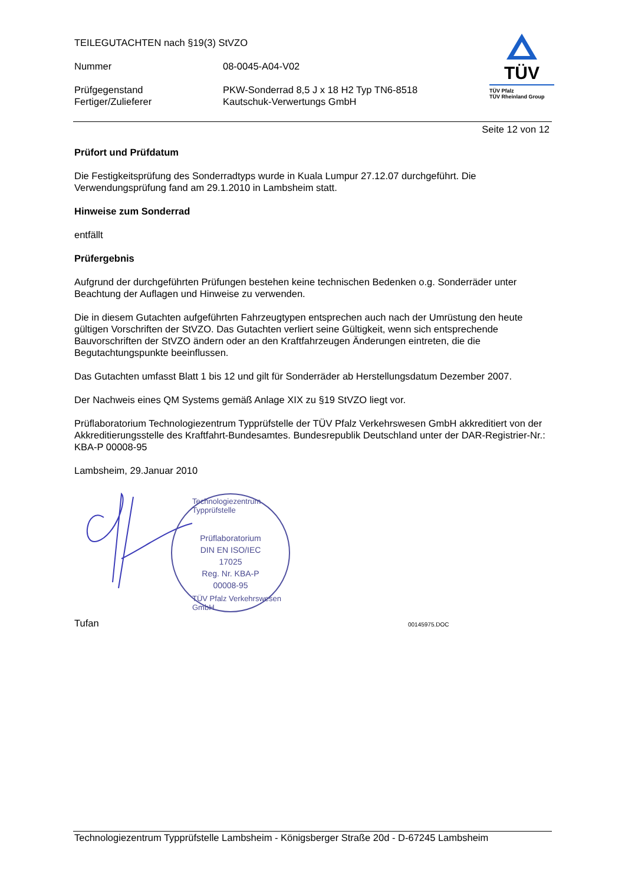TEILEGUTACHTEN nach §19(3) StVZO
Nummer 08-0045-A04-V02
Prüfgegenstand PKW-Sonderrad 8,5 J x 18 H2 Typ TN6-8518
Fertiger/Zulieferer Kautschuk-Verwertungs GmbH
TÜV
TÜV Pfalz
TÜV Rheinland Group
Seite 12 von 12
Prüfort und Prüfdatum
Die Festigkeitsprüfung des Sonderradtyps wurde in Kuala Lumpur 27.12.07 durchgeführt. Die Verwendungsprüfung fand am 29.1.2010 in Lambsheim statt.
Hinweise zum Sonderrad
entfällt
Prüfergebnis
Aufgrund der durchgeführten Prüfungen bestehen keine technischen Bedenken o.g. Sonderräder unter Beachtung der Auflagen und Hinweise zu verwenden.
Die in diesem Gutachten aufgeführten Fahrzeugtypen entsprechen auch nach der Umrüstung den heute gültigen Vorschriften der StVZO. Das Gutachten verliert seine Gültigkeit, wenn sich entsprechende Bauvorschriften der StVZO ändern oder an den Kraftfahrzeugen Änderungen eintreten, die die Begutachtungspunkte beeinflussen.
Das Gutachten umfasst Blatt 1 bis 12 und gilt für Sonderräder ab Herstellungsdatum Dezember 2007.
Der Nachweis eines QM Systems gemäß Anlage XIX zu §19 StVZO liegt vor.
Prüflaboratorium Technologiezentrum Typprüfstelle der TÜV Pfalz Verkehrswesen GmbH akkreditiert von der Akkreditierungsstelle des Kraftfahrt-Bundesamtes. Bundesrepublik Deutschland unter der DAR-Registrier-Nr.: KBA-P 00008-95
Lambsheim, 29.Januar 2010
Prüflaboratorium
DIN EN ISO/IEC 17025
Reg. Nr. KBA-P 00008-95
Technologiezentrum Typprüfstelle
TÜV Pfalz Verkehrswesen GmbH
Tufan 00145975.DOC
Technologiezentrum Typprüfstelle Lambsheim - Königsberger Straße 20d - D-67245 Lambsheim